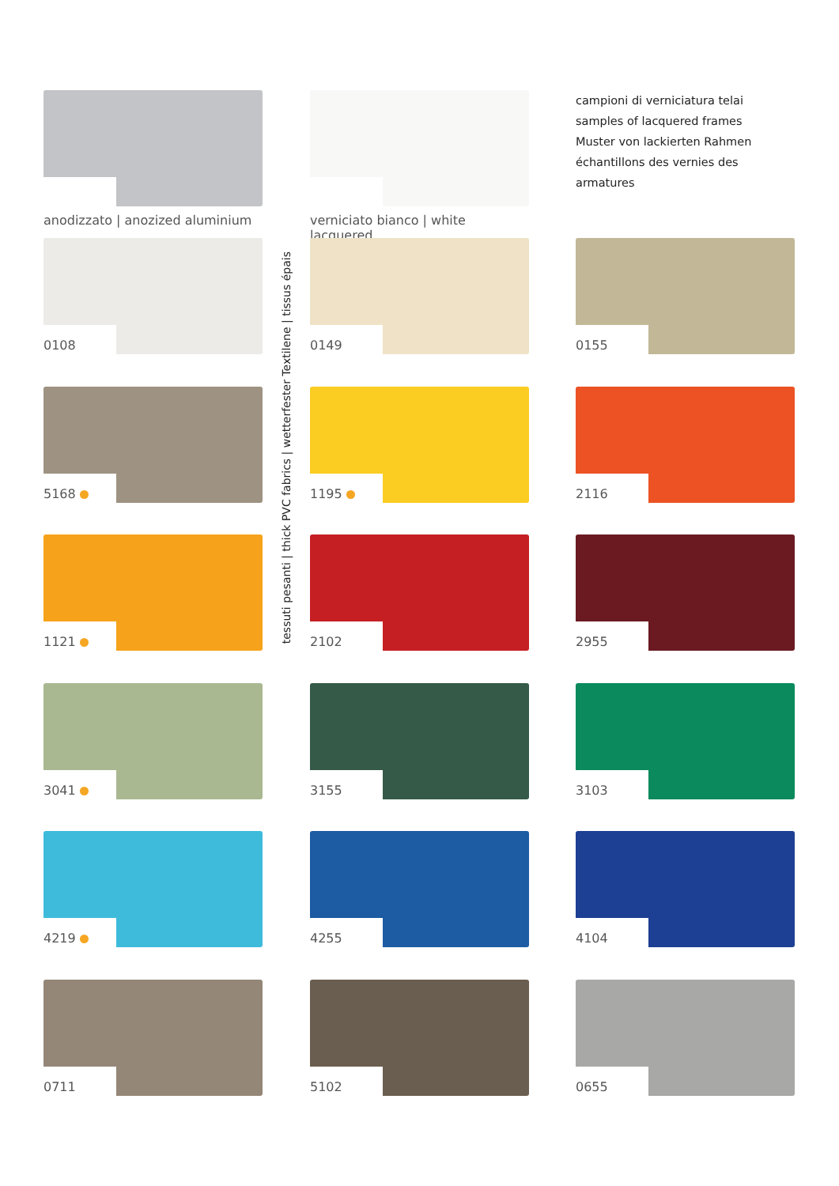anodizzato | anozized aluminium
verniciato bianco | white lacquered
campioni di verniciatura telai
samples of lacquered frames
Muster von lackierten Rahmen
échantillons des vernies des armatures
tessuti pesanti | thick PVC fabrics | wetterfester Textilene | tissus épais
0108
0149
0155
5168
1195
2116
1121
2102
2955
3041
3155
3103
4219
4255
4104
0711
5102
0655